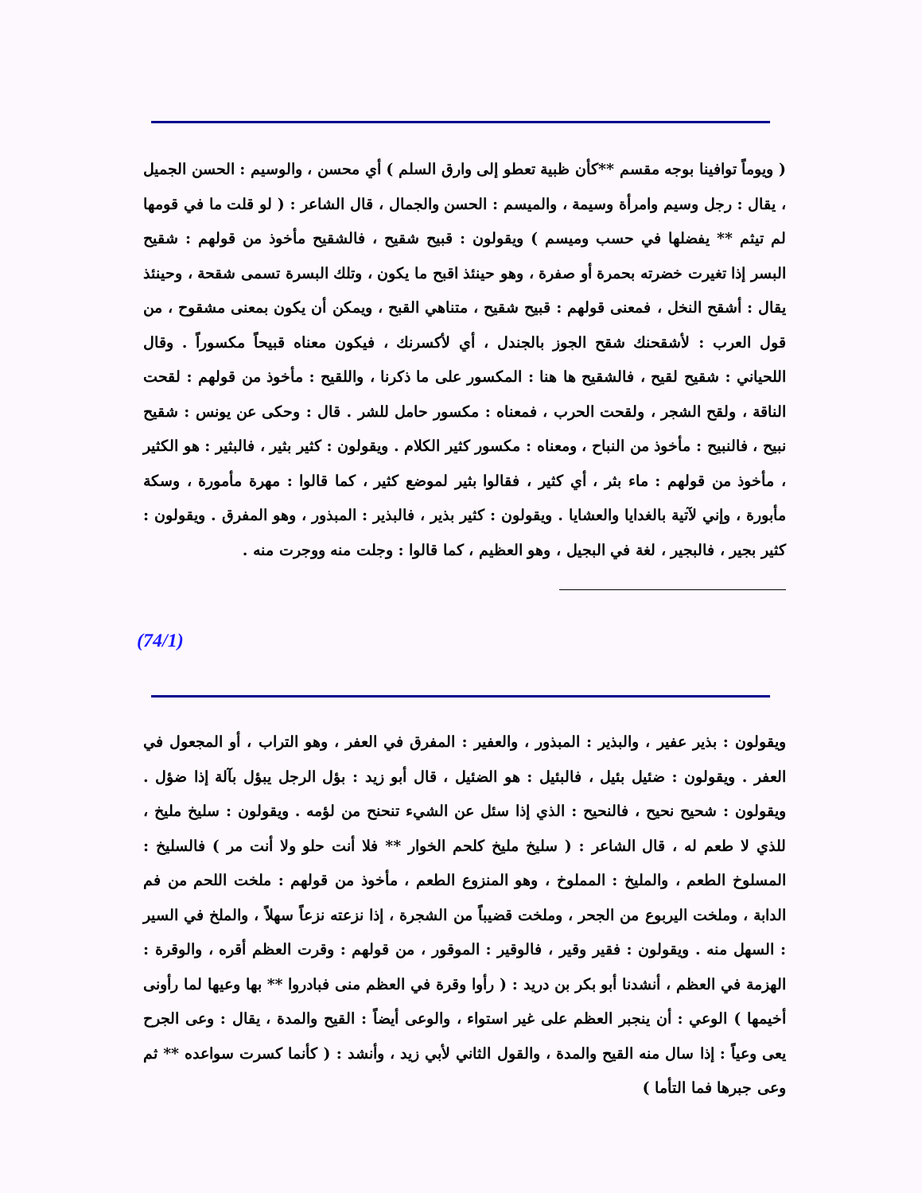( ويوماً توافينا بوجه مقسم **كأن ظبية تعطو إلى وارق السلم ) أي محسن ، والوسيم : الحسن الجميل ، يقال : رجل وسيم وامرأة وسيمة ، والميسم : الحسن والجمال ، قال الشاعر : ( لو قلت ما في قومها لم تيثم ** يفضلها في حسب وميسم ) ويقولون : قبيح شقيح ، فالشقيح مأخوذ من قولهم : شقيح البسر إذا تغيرت خضرته بحمرة أو صفرة ، وهو حينئذ اقبح ما يكون ، وتلك البسرة تسمى شقحة ، وحينئذ يقال : أشقح النخل ، فمعنى قولهم : قبيح شقيح ، متناهي القبح ، ويمكن أن يكون بمعنى مشقوح ، من قول العرب : لأشقحنك شقح الجوز بالجندل ، أي لأكسرنك ، فيكون معناه قبيحاً مكسوراً . وقال اللحياني : شقيح لقيح ، فالشقيح ها هنا : المكسور على ما ذكرنا ، واللقيح : مأخوذ من قولهم : لقحت الناقة ، ولقح الشجر ، ولقحت الحرب ، فمعناه : مكسور حامل للشر . قال : وحكى عن يونس : شقيح نبيح ، فالنبيح : مأخوذ من النباح ، ومعناه : مكسور كثير الكلام . ويقولون : كثير بثير ، فالبثير : هو الكثير ، مأخوذ من قولهم : ماء بثر ، أي كثير ، فقالوا بثير لموضع كثير ، كما قالوا : مهرة مأمورة ، وسكة مأبورة ، وإني لآتية بالغدايا والعشايا . ويقولون : كثير بذير ، فالبذير : المبذور ، وهو المفرق . ويقولون : كثير بجير ، فالبجير ، لغة في البجيل ، وهو العظيم ، كما قالوا : وجلت منه ووجرت منه .
(74/1)
ويقولون : بذير عفير ، والبذير : المبذور ، والعفير : المفرق في العفر ، وهو التراب ، أو المجعول في العفر . ويقولون : ضئيل بئيل ، فالبئيل : هو الضئيل ، قال أبو زيد : بؤل الرجل يبؤل بآلة إذا ضؤل . ويقولون : شحيح نحيح ، فالنحيح : الذي إذا سئل عن الشيء تنحنح من لؤمه . ويقولون : سليخ مليخ ، للذي لا طعم له ، قال الشاعر : ( سليخ مليخ كلحم الخوار ** فلا أنت حلو ولا أنت مر ) فالسليخ : المسلوخ الطعم ، والمليخ : المملوخ ، وهو المنزوع الطعم ، مأخوذ من قولهم : ملخت اللحم من فم الدابة ، وملخت اليربوع من الجحر ، وملخت قضيباً من الشجرة ، إذا نزعته نزعاً سهلاً ، والملخ في السير : السهل منه . ويقولون : فقير وقير ، فالوقير : الموقور ، من قولهم : وقرت العظم أقره ، والوقرة : الهزمة في العظم ، أنشدنا أبو بكر بن دريد : ( رأوا وقرة في العظم منى فبادروا ** بها وعيها لما رأونى أخيمها ) الوعي : أن ينجبر العظم على غير استواء ، والوعى أيضاً : القيح والمدة ، يقال : وعى الجرح يعى وعياً : إذا سال منه القيح والمدة ، والقول الثاني لأبي زيد ، وأنشد : ( كأنما كسرت سواعده ** ثم وعى جبرها فما التأما )